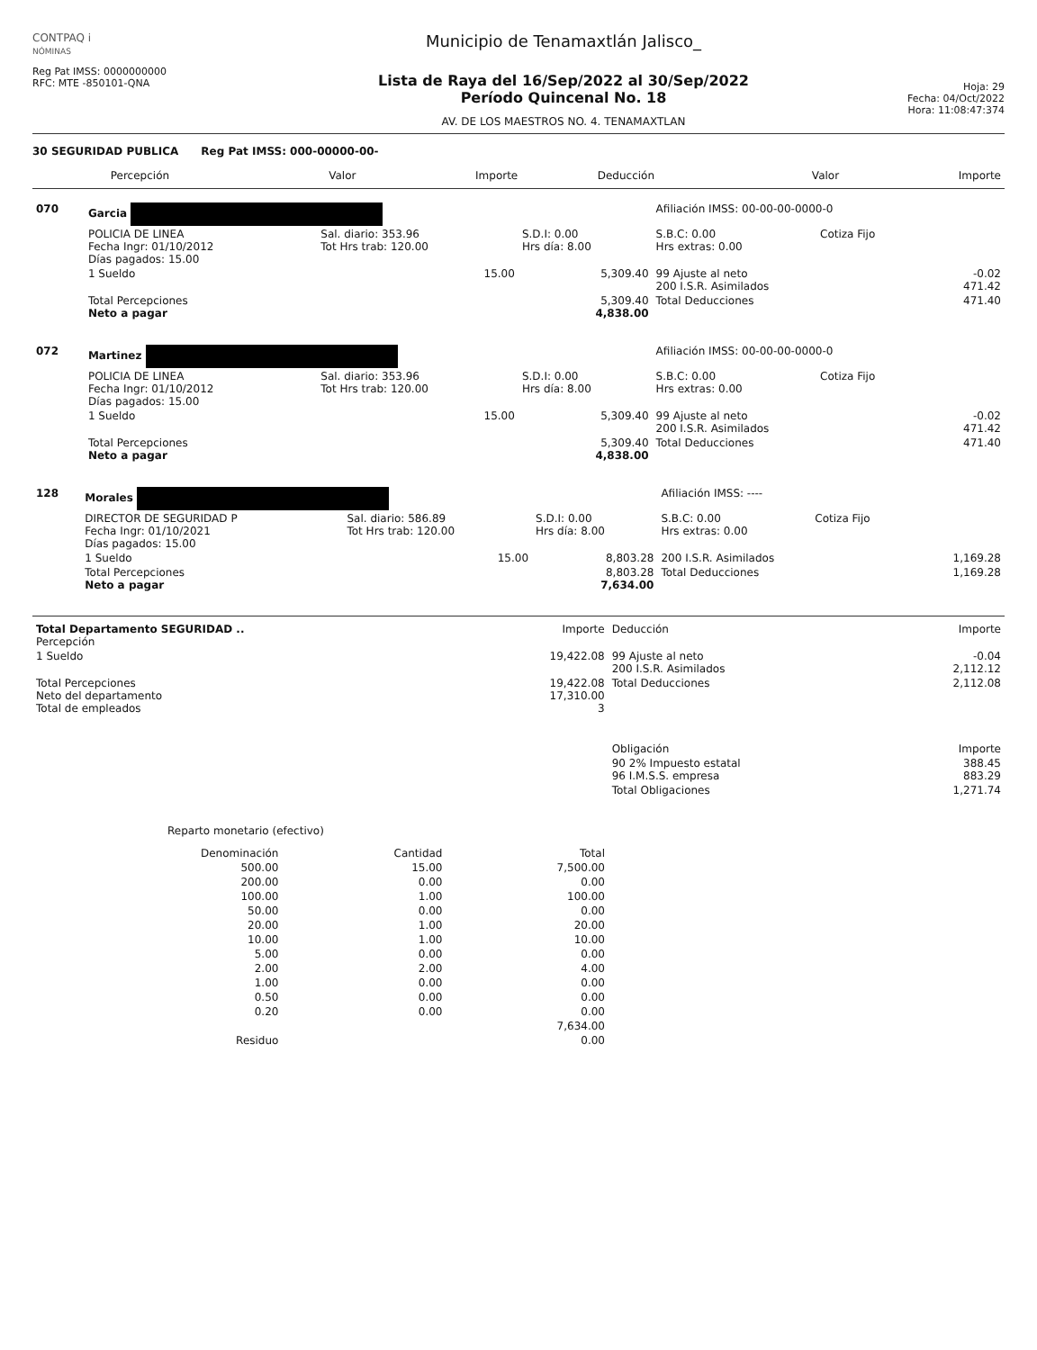CONTPAQ i
NÓMINAS
Reg Pat IMSS: 0000000000
RFC: MTE -850101-QNA
Municipio de Tenamaxtlán Jalisco_
Lista de Raya del 16/Sep/2022 al 30/Sep/2022
Período Quincenal No. 18
AV. DE LOS MAESTROS NO. 4. TENAMAXTLAN
Hoja: 29
Fecha: 04/Oct/2022
Hora: 11:08:47:374
30 SEGURIDAD PUBLICA Reg Pat IMSS: 000-00000-00-
| Percepción | Valor | Importe | Deducción | Valor | Importe |
| --- | --- | --- | --- | --- | --- |
| 070 | Garcia | | | Afiliación IMSS: 00-00-00-0000-0 | | |
| | POLICIA DE LINEA Fecha Ingr: 01/10/2012 Días pagados: 15.00 | Sal. diario: 353.96 Tot Hrs trab: 120.00 | S.D.I: 0.00 Hrs día: 8.00 | S.B.C: 0.00 Hrs extras: 0.00 | Cotiza Fijo | |
| | 1 Sueldo | 15.00 | 5,309.40 | 99 Ajuste al neto 200 I.S.R. Asimilados | | -0.02 471.42 |
| | Total Percepciones Neto a pagar | | 5,309.40 4,838.00 | Total Deducciones | | 471.40 |
| 072 | Martinez | | | Afiliación IMSS: 00-00-00-0000-0 | | |
| | POLICIA DE LINEA Fecha Ingr: 01/10/2012 Días pagados: 15.00 | Sal. diario: 353.96 Tot Hrs trab: 120.00 | S.D.I: 0.00 Hrs día: 8.00 | S.B.C: 0.00 Hrs extras: 0.00 | Cotiza Fijo | |
| | 1 Sueldo | 15.00 | 5,309.40 | 99 Ajuste al neto 200 I.S.R. Asimilados | | -0.02 471.42 |
| | Total Percepciones Neto a pagar | | 5,309.40 4,838.00 | Total Deducciones | | 471.40 |
| 128 | Morales | | | Afiliación IMSS: ---- | | |
| | DIRECTOR DE SEGURIDAD P Fecha Ingr: 01/10/2021 Días pagados: 15.00 | Sal. diario: 586.89 Tot Hrs trab: 120.00 | S.D.I: 0.00 Hrs día: 8.00 | S.B.C: 0.00 Hrs extras: 0.00 | Cotiza Fijo | |
| | 1 Sueldo | 15.00 | 8,803.28 | 200 I.S.R. Asimilados | | 1,169.28 |
| | Total Percepciones Neto a pagar | | 8,803.28 7,634.00 | Total Deducciones | | 1,169.28 |
| Total Departamento SEGURIDAD .. Percepción | Importe | Deducción | Importe |
| --- | --- | --- | --- |
| 1 Sueldo | 19,422.08 | 99 Ajuste al neto 200 I.S.R. Asimilados | -0.04 2,112.12 |
| Total Percepciones Neto del departamento Total de empleados | 19,422.08 17,310.00 3 | Total Deducciones | 2,112.08 |
| | | Obligación | Importe |
| | | 90 2% Impuesto estatal 96 I.M.S.S. empresa | 388.45 883.29 |
| | | Total Obligaciones | 1,271.74 |
Reparto monetario (efectivo)
| Denominación | Cantidad | Total |
| --- | --- | --- |
| 500.00 | 15.00 | 7,500.00 |
| 200.00 | 0.00 | 0.00 |
| 100.00 | 1.00 | 100.00 |
| 50.00 | 0.00 | 0.00 |
| 20.00 | 1.00 | 20.00 |
| 10.00 | 1.00 | 10.00 |
| 5.00 | 0.00 | 0.00 |
| 2.00 | 2.00 | 4.00 |
| 1.00 | 0.00 | 0.00 |
| 0.50 | 0.00 | 0.00 |
| 0.20 | 0.00 | 0.00 |
| | | 7,634.00 |
| Residuo | | 0.00 |